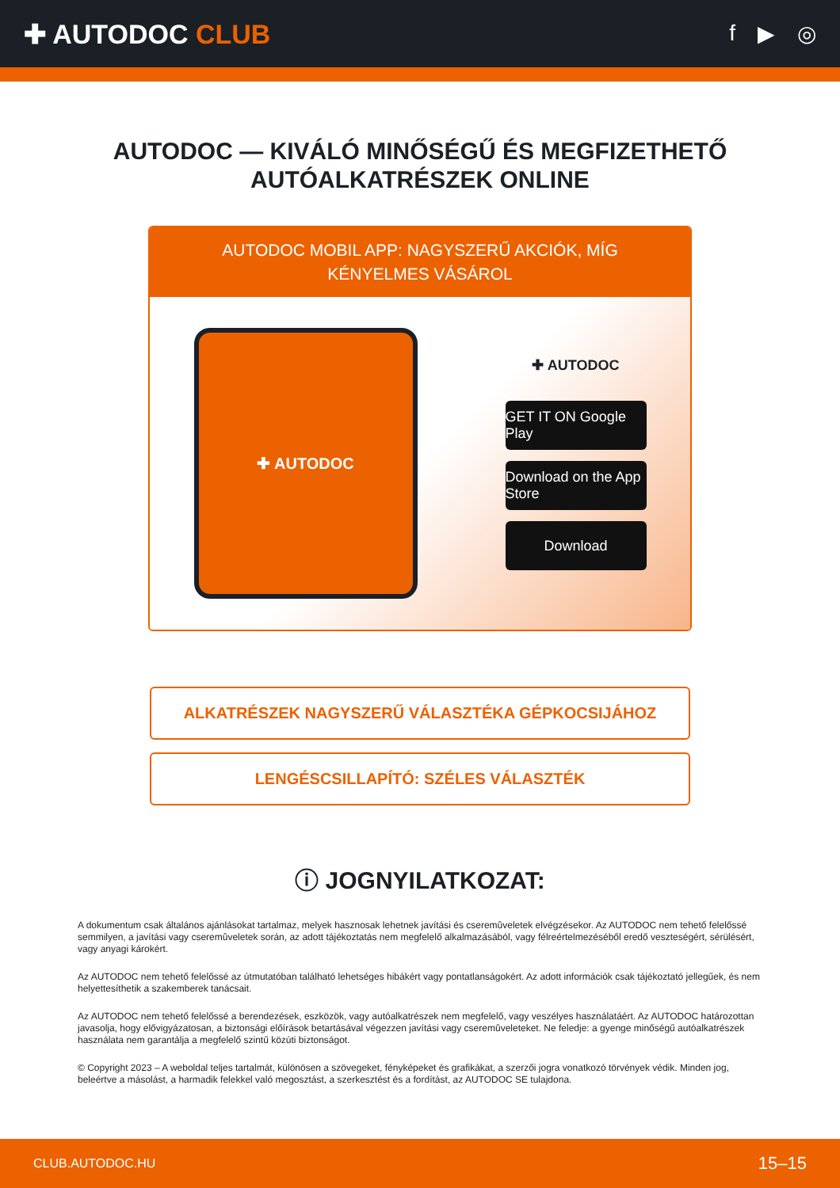✚ AUTODOC CLUB
f ▶ ◎
AUTODOC — KIVÁLÓ MINŐSÉGŰ ÉS MEGFIZETHETŐ
AUTÓALKATRÉSZEK ONLINE
AUTODOC MOBIL APP: NAGYSZERŰ AKCIÓK, MÍG KÉNYELMES VÁSÁROL
✚ AUTODOC
✚ AUTODOC
GET IT ON Google Play
Download on the App Store
Download
ALKATRÉSZEK NAGYSZERŰ VÁLASZTÉKA GÉPKOCSIJÁHOZ
LENGÉSCSILLAPÍTÓ: SZÉLES VÁLASZTÉK
ⓘ JOGNYILATKOZAT:
A dokumentum csak általános ajánlásokat tartalmaz, melyek hasznosak lehetnek javítási és cseremûveletek elvégzésekor. Az AUTODOC nem tehető felelőssé semmilyen, a javítási vagy cseremûveletek során, az adott tájékoztatás nem megfelelő alkalmazásából, vagy félreértelmezéséből eredő veszteségért, sérülésért, vagy anyagi károkért.
Az AUTODOC nem tehető felelőssé az útmutatóban található lehetséges hibákért vagy pontatlanságokért. Az adott információk csak tájékoztató jellegűek, és nem helyettesíthetik a szakemberek tanácsait.
Az AUTODOC nem tehető felelőssé a berendezések, eszközök, vagy autóalkatrészek nem megfelelő, vagy veszélyes használatáért. Az AUTODOC határozottan javasolja, hogy elővigyázatosan, a biztonsági előírások betartásával végezzen javítási vagy cseremûveleteket. Ne feledje: a gyenge minőségű autóalkatrészek használata nem garantálja a megfelelő szintű közúti biztonságot.
© Copyright 2023 – A weboldal teljes tartalmát, különösen a szövegeket, fényképeket és grafikákat, a szerzői jogra vonatkozó törvények védik. Minden jog, beleértve a másolást, a harmadik felekkel való megosztást, a szerkesztést és a fordítást, az AUTODOC SE tulajdona.
CLUB.AUTODOC.HU 15–15